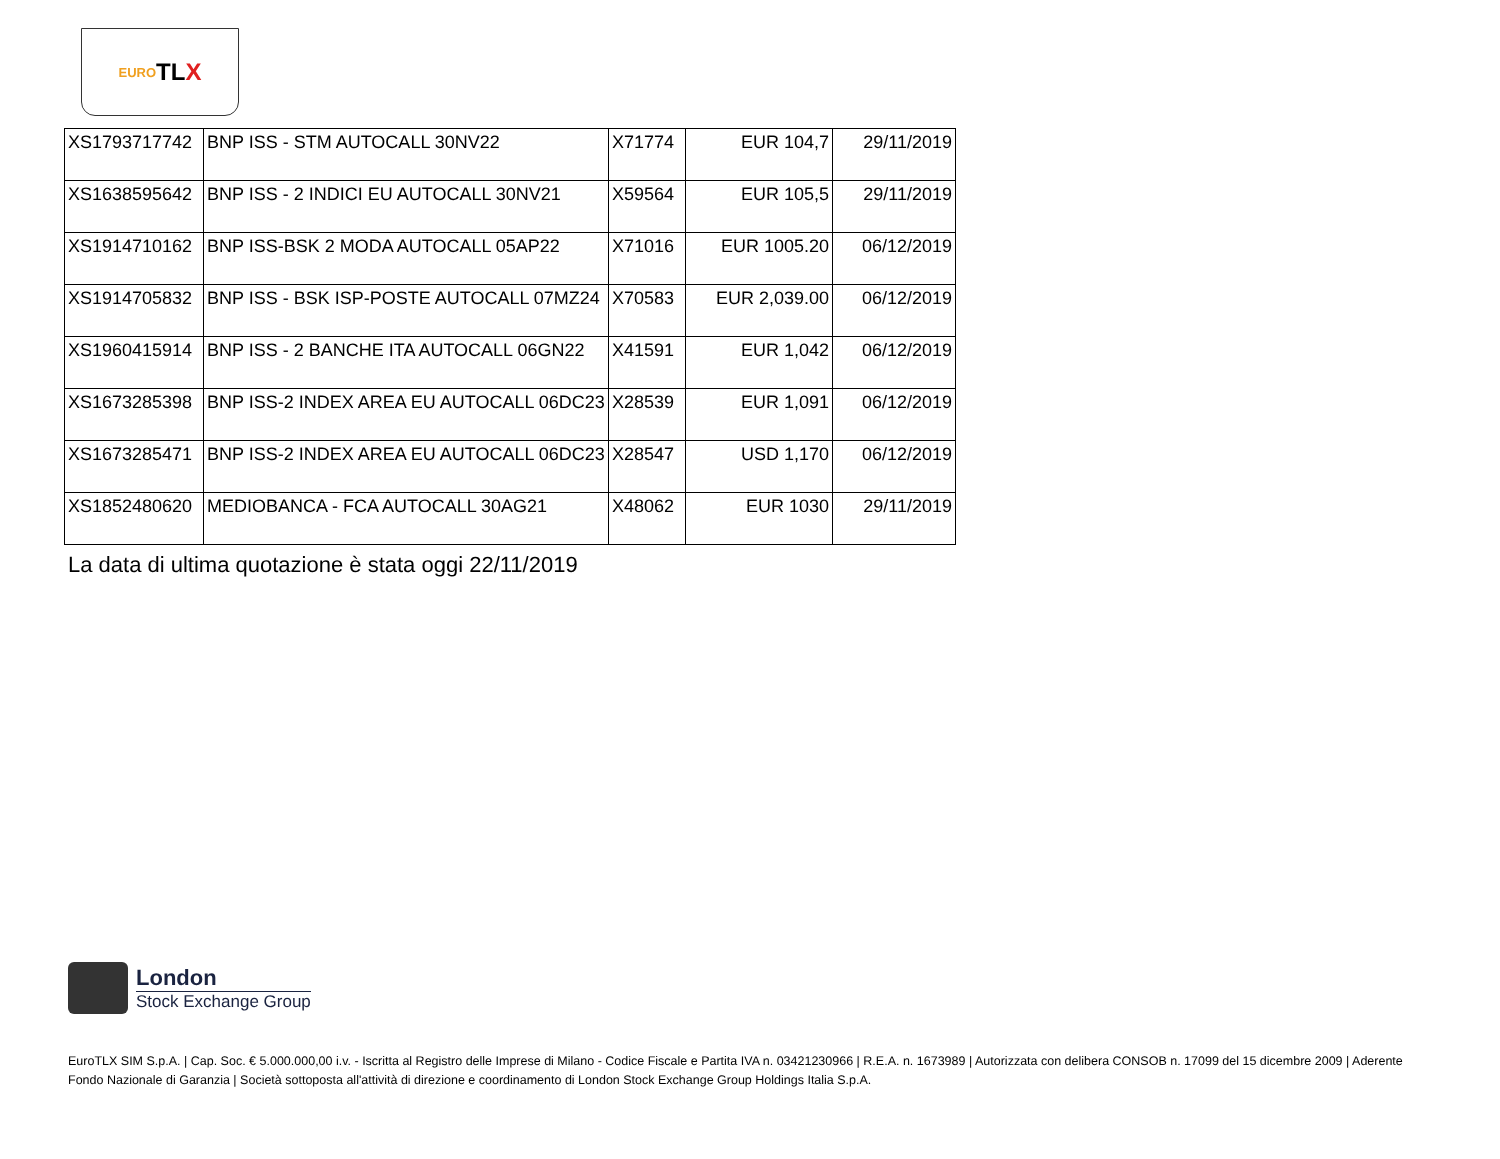EURO T L X
| XS1793717742 | BNP ISS - STM AUTOCALL 30NV22 | X71774 | EUR 104,7 | 29/11/2019 |
| XS1638595642 | BNP ISS - 2 INDICI EU AUTOCALL 30NV21 | X59564 | EUR 105,5 | 29/11/2019 |
| XS1914710162 | BNP ISS-BSK 2 MODA AUTOCALL 05AP22 | X71016 | EUR 1005.20 | 06/12/2019 |
| XS1914705832 | BNP ISS - BSK ISP-POSTE AUTOCALL 07MZ24 | X70583 | EUR 2,039.00 | 06/12/2019 |
| XS1960415914 | BNP ISS - 2 BANCHE ITA AUTOCALL 06GN22 | X41591 | EUR 1,042 | 06/12/2019 |
| XS1673285398 | BNP ISS-2 INDEX AREA EU AUTOCALL 06DC23 | X28539 | EUR 1,091 | 06/12/2019 |
| XS1673285471 | BNP ISS-2 INDEX AREA EU AUTOCALL 06DC23 | X28547 | USD 1,170 | 06/12/2019 |
| XS1852480620 | MEDIOBANCA - FCA AUTOCALL 30AG21 | X48062 | EUR 1030 | 29/11/2019 |
La data di ultima quotazione è stata oggi 22/11/2019
London
Stock Exchange Group
EuroTLX SIM S.p.A. | Cap. Soc. € 5.000.000,00 i.v. - Iscritta al Registro delle Imprese di Milano - Codice Fiscale e Partita IVA n. 03421230966 | R.E.A. n. 1673989 | Autorizzata con delibera CONSOB n. 17099 del 15 dicembre 2009 | Aderente Fondo Nazionale di Garanzia | Società sottoposta all'attività di direzione e coordinamento di London Stock Exchange Group Holdings Italia S.p.A.